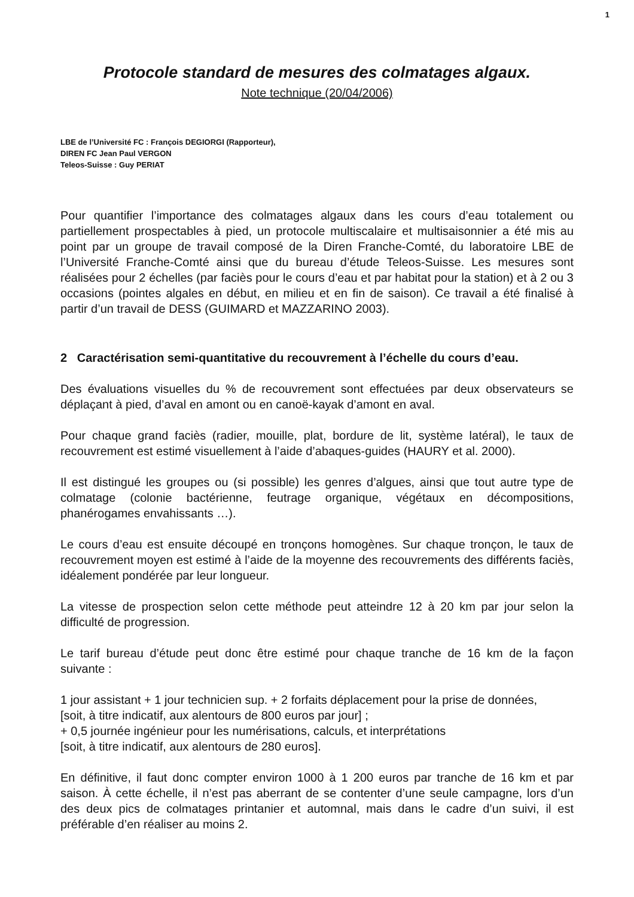1
Protocole standard de mesures des colmatages algaux.
Note technique (20/04/2006)
LBE de l’Université FC : François DEGIORGI (Rapporteur),
DIREN FC Jean Paul VERGON
Teleos-Suisse : Guy PERIAT
Pour quantifier l’importance des colmatages algaux dans les cours d’eau totalement ou partiellement prospectables à pied, un protocole multiscalaire et multisaisonnier a été mis au point par un groupe de travail composé de la Diren Franche-Comté, du laboratoire LBE de l’Université Franche-Comté ainsi que du bureau d’étude Teleos-Suisse. Les mesures sont réalisées pour 2 échelles (par faciès pour le cours d’eau et par habitat pour la station) et à 2 ou 3 occasions (pointes algales en début, en milieu et en fin de saison). Ce travail a été finalisé à partir d’un travail de DESS (GUIMARD et MAZZARINO 2003).
2 Caractérisation semi-quantitative du recouvrement à l’échelle du cours d’eau.
Des évaluations visuelles du % de recouvrement sont effectuées par deux observateurs se déplaçant à pied, d’aval en amont ou en canoë-kayak d’amont en aval.
Pour chaque grand faciès (radier, mouille, plat, bordure de lit, système latéral), le taux de recouvrement est estimé visuellement à l’aide d’abaques-guides (HAURY et al. 2000).
Il est distingué les groupes ou (si possible) les genres d’algues, ainsi que tout autre type de colmatage (colonie bactérienne, feutrage organique, végétaux en décompositions, phanérogames envahissants …).
Le cours d’eau est ensuite découpé en tronçons homogènes. Sur chaque tronçon, le taux de recouvrement moyen est estimé à l’aide de la moyenne des recouvrements des différents faciès, idéalement pondérée par leur longueur.
La vitesse de prospection selon cette méthode peut atteindre 12 à 20 km par jour selon la difficulté de progression.
Le tarif bureau d’étude peut donc être estimé pour chaque tranche de 16 km de la façon suivante :
1 jour assistant + 1 jour technicien sup. + 2 forfaits déplacement pour la prise de données,
[soit, à titre indicatif, aux alentours de 800 euros par jour] ;
+ 0,5 journée ingénieur pour les numérisations, calculs, et interprétations
[soit, à titre indicatif, aux alentours de 280 euros].
En définitive, il faut donc compter environ 1000 à 1 200 euros par tranche de 16 km et par saison. À cette échelle, il n’est pas aberrant de se contenter d’une seule campagne, lors d’un des deux pics de colmatages printanier et automnal, mais dans le cadre d’un suivi, il est préférable d’en réaliser au moins 2.